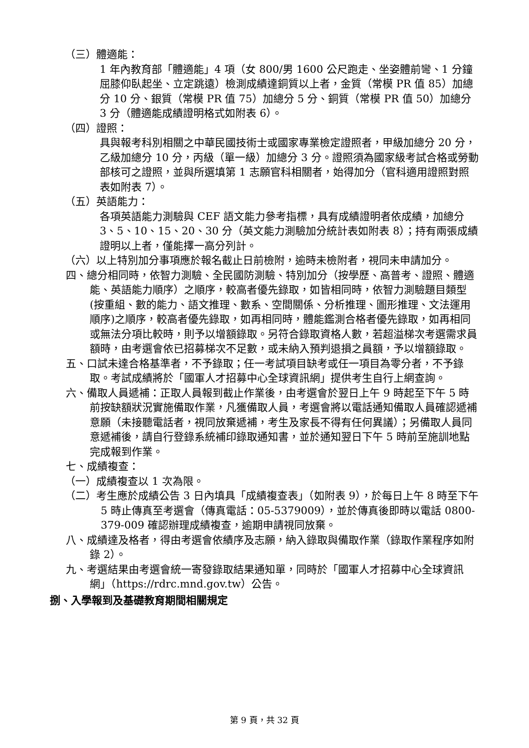（三）體適能：
1 年內教育部「體適能」4 項（女 800/男 1600 公尺跑走、坐姿體前彎、1 分鐘屈膝仰臥起坐、立定跳遠）檢測成績達銅質以上者，金質（常模 PR 值 85）加總分 10 分、銀質（常模 PR 值 75）加總分 5 分、銅質（常模 PR 值 50）加總分 3 分（體適能成績證明格式如附表 6）。
（四）證照：
具與報考科別相關之中華民國技術士或國家專業檢定證照者，甲級加總分 20 分，乙級加總分 10 分，丙級（單一級）加總分 3 分。證照須為國家級考試合格或勞動部核可之證照，並與所選填第 1 志願官科相關者，始得加分（官科適用證照對照表如附表 7）。
（五）英語能力：
各項英語能力測驗與 CEF 語文能力參考指標，具有成績證明者依成績，加總分 3、5、10、15、20、30 分（英文能力測驗加分統計表如附表 8）；持有兩張成績證明以上者，僅能擇一高分列計。
（六）以上特別加分事項應於報名截止日前檢附，逾時未檢附者，視同未申請加分。
四、總分相同時，依智力測驗、全民國防測驗、特別加分（按學歷、高普考、證照、體適能、英語能力順序）之順序，較高者優先錄取，如皆相同時，依智力測驗題目類型(按重組、數的能力、語文推理、數系、空間關係、分析推理、圖形推理、文法運用順序)之順序，較高者優先錄取，如再相同時，體能鑑測合格者優先錄取，如再相同或無法分項比較時，則予以增額錄取。另符合錄取資格人數，若超溢梯次考選需求員額時，由考選會依已招募梯次不足數，或未納入預判退損之員額，予以增額錄取。
五、口試未達合格基準者，不予錄取；任一考試項目缺考或任一項目為零分者，不予錄取。考試成績將於「國軍人才招募中心全球資訊網」提供考生自行上網查詢。
六、備取人員遞補：正取人員報到截止作業後，由考選會於翌日上午 9 時起至下午 5 時前按缺額狀況實施備取作業，凡獲備取人員，考選會將以電話通知備取人員確認遞補意願（未接聽電話者，視同放棄遞補，考生及家長不得有任何異議）；另備取人員同意遞補後，請自行登錄系統補印錄取通知書，並於通知翌日下午 5 時前至施訓地點完成報到作業。
七、成績複查：
（一）成績複查以 1 次為限。
（二）考生應於成績公告 3 日內填具「成績複查表」（如附表 9），於每日上午 8 時至下午 5 時止傳真至考選會（傳真電話：05-5379009），並於傳真後即時以電話 0800-379-009 確認辦理成績複查，逾期申請視同放棄。
八、成績達及格者，得由考選會依績序及志願，納入錄取與備取作業（錄取作業程序如附錄 2）。
九、考選結果由考選會統一寄發錄取結果通知單，同時於「國軍人才招募中心全球資訊網」（https://rdrc.mnd.gov.tw）公告。
捌、入學報到及基礎教育期間相關規定
第 9 頁，共 32 頁